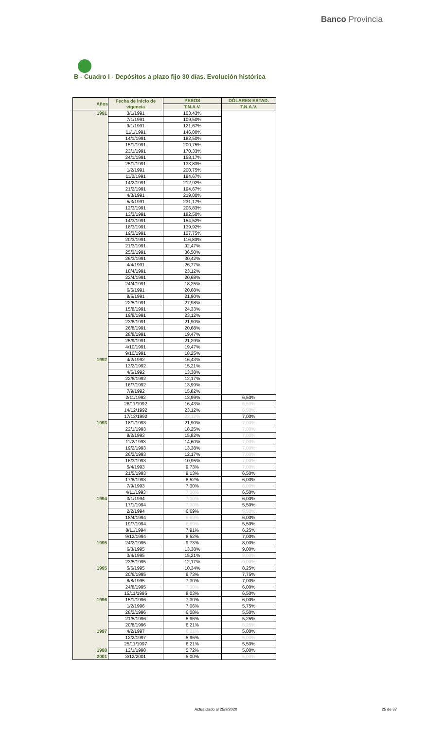Banco Provincia
B - Cuadro I - Depósitos a plazo fijo 30 días. Evolución histórica
| Años | Fecha de inicio de vigencia | PESOS | DÓLARES ESTAD. |
| --- | --- | --- | --- |
| | | T.N.A.V. | T.N.A.V. |
| 1991 | 3/1/1991 | 103,43% | |
| | 7/1/1991 | 109,50% | |
| | 9/1/1991 | 121,67% | |
| | 11/1/1991 | 146,00% | |
| | 14/1/1991 | 182,50% | |
| | 15/1/1991 | 200,75% | |
| | 23/1/1991 | 170,33% | |
| | 24/1/1991 | 158,17% | |
| | 25/1/1991 | 133,83% | |
| | 1/2/1991 | 200,75% | |
| | 11/2/1991 | 194,67% | |
| | 14/2/1991 | 212,92% | |
| | 21/2/1991 | 194,67% | |
| | 4/3/1991 | 219,00% | |
| | 5/3/1991 | 231,17% | |
| | 12/3/1991 | 206,83% | |
| | 13/3/1991 | 182,50% | |
| | 14/3/1991 | 154,52% | |
| | 18/3/1991 | 139,92% | |
| | 19/3/1991 | 127,75% | |
| | 20/3/1991 | 116,80% | |
| | 21/3/1991 | 92,47% | |
| | 25/3/1991 | 36,50% | |
| | 26/3/1991 | 30,42% | |
| | 4/4/1991 | 26,77% | |
| | 18/4/1991 | 23,12% | |
| | 22/4/1991 | 20,68% | |
| | 24/4/1991 | 18,25% | |
| | 6/5/1991 | 20,68% | |
| | 8/5/1991 | 21,90% | |
| | 22/5/1991 | 27,98% | |
| | 15/8/1991 | 24,33% | |
| | 19/8/1991 | 23,12% | |
| | 23/8/1991 | 21,90% | |
| | 26/8/1991 | 20,68% | |
| | 28/8/1991 | 19,47% | |
| | 25/9/1991 | 21,29% | |
| | 4/10/1991 | 19,47% | |
| | 9/10/1991 | 18,25% | |
| 1992 | 4/2/1992 | 16,43% | |
| | 13/2/1992 | 15,21% | |
| | 4/6/1992 | 13,38% | |
| | 22/6/1992 | 12,17% | |
| | 16/7/1992 | 13,99% | |
| | 7/9/1992 | 15,82% | |
| | 2/11/1992 | 13,99% | 6,50% |
| | 26/11/1992 | 16,43% | 6,50% |
| | 14/12/1992 | 23,12% | 6,50% |
| | 17/12/1992 | 23,12% | 7,00% |
| 1993 | 18/1/1993 | 21,90% | 7,00% |
| | 22/1/1993 | 18,25% | 7,00% |
| | 8/2/1993 | 15,82% | 7,00% |
| | 11/2/1993 | 14,60% | 7,00% |
| | 19/2/1993 | 13,38% | 7,00% |
| | 26/2/1993 | 12,17% | 7,00% |
| | 16/3/1993 | 10,95% | 7,00% |
| | 5/4/1993 | 9,73% | 7,00% |
| | 21/5/1993 | 9,13% | 6,50% |
| | 17/8/1993 | 8,52% | 6,00% |
| | 7/9/1993 | 7,30% | 6,00% |
| | 4/11/1993 | 7,30% | 6,50% |
| 1994 | 3/1/1994 | 7,30% | 6,00% |
| | 17/1/1994 | 7,30% | 5,50% |
| | 2/2/1994 | 6,69% | 5,50% |
| | 18/4/1994 | 6,69% | 6,00% |
| | 19/7/1994 | 6,69% | 5,50% |
| | 8/11/1994 | 7,91% | 6,25% |
| | 9/12/1994 | 8,52% | 7,00% |
| 1995 | 24/2/1995 | 9,73% | 8,00% |
| | 6/3/1995 | 13,38% | 9,00% |
| | 3/4/1995 | 15,21% | 9,00% |
| | 23/5/1995 | 12,17% | 9,00% |
| 1995 | 5/6/1995 | 10,34% | 8,25% |
| | 20/6/1995 | 9,73% | 7,75% |
| | 8/8/1995 | 7,30% | 7,00% |
| | 24/8/1995 | 7,30% | 6,00% |
| | 15/11/1995 | 8,03% | 6,50% |
| 1996 | 15/1/1996 | 7,30% | 6,00% |
| | 1/2/1996 | 7,06% | 5,75% |
| | 28/2/1996 | 6,08% | 5,50% |
| | 21/5/1996 | 5,96% | 5,25% |
| | 20/8/1996 | 6,21% | 5,25% |
| 1997 | 4/2/1997 | 6,21% | 5,00% |
| | 12/2/1997 | 5,96% | 5,00% |
| | 25/11/1997 | 6,21% | 5,50% |
| 1998 | 13/1/1998 | 5,72% | 5,00% |
| 2001 | 3/12/2001 | 5,00% | 5,00% |
Actualizado al 25/9/2020 25 de 37